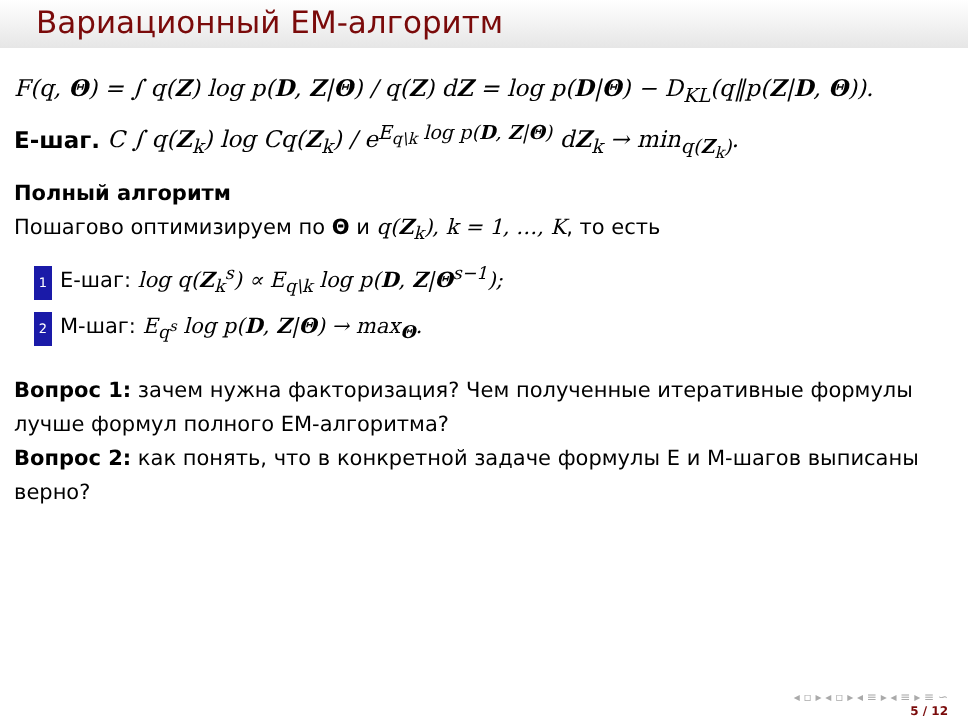Вариационный EM-алгоритм
F(q, Θ) = ∫ q(Z) log p(D, Z|Θ) / q(Z) dZ = log p(D|Θ) − D<sub>KL</sub>(q‖p(Z|D, Θ)).
E-шаг. C ∫ q(Z<sub>k</sub>) log Cq(Z<sub>k</sub>) / e<sup>E<sub>q\k</sub> log p(D, Z|Θ)</sup> dZ<sub>k</sub> → min<sub>q(Z<sub>k</sub>)</sub>.
Полный алгоритм
Пошагово оптимизируем по Θ и q(Z<sub>k</sub>), k = 1, …, K, то есть
1 E-шаг: log q(Z<sub>k</sub><sup>s</sup>) ∝ E<sub>q\k</sub> log p(D, Z|Θ<sup>s−1</sup>);
2 M-шаг: E<sub>q<sup>s</sup></sub> log p(D, Z|Θ) → max<sub>Θ</sub>.
Вопрос 1: зачем нужна факторизация? Чем полученные итеративные формулы лучше формул полного EM-алгоритма?
Вопрос 2: как понять, что в конкретной задаче формулы E и M-шагов выписаны верно?
◂ ▫ ▸ ◂ ▫ ▸ ◂ ≡ ▸ ◂ ≡ ▸ ≡ ∽
5 / 12